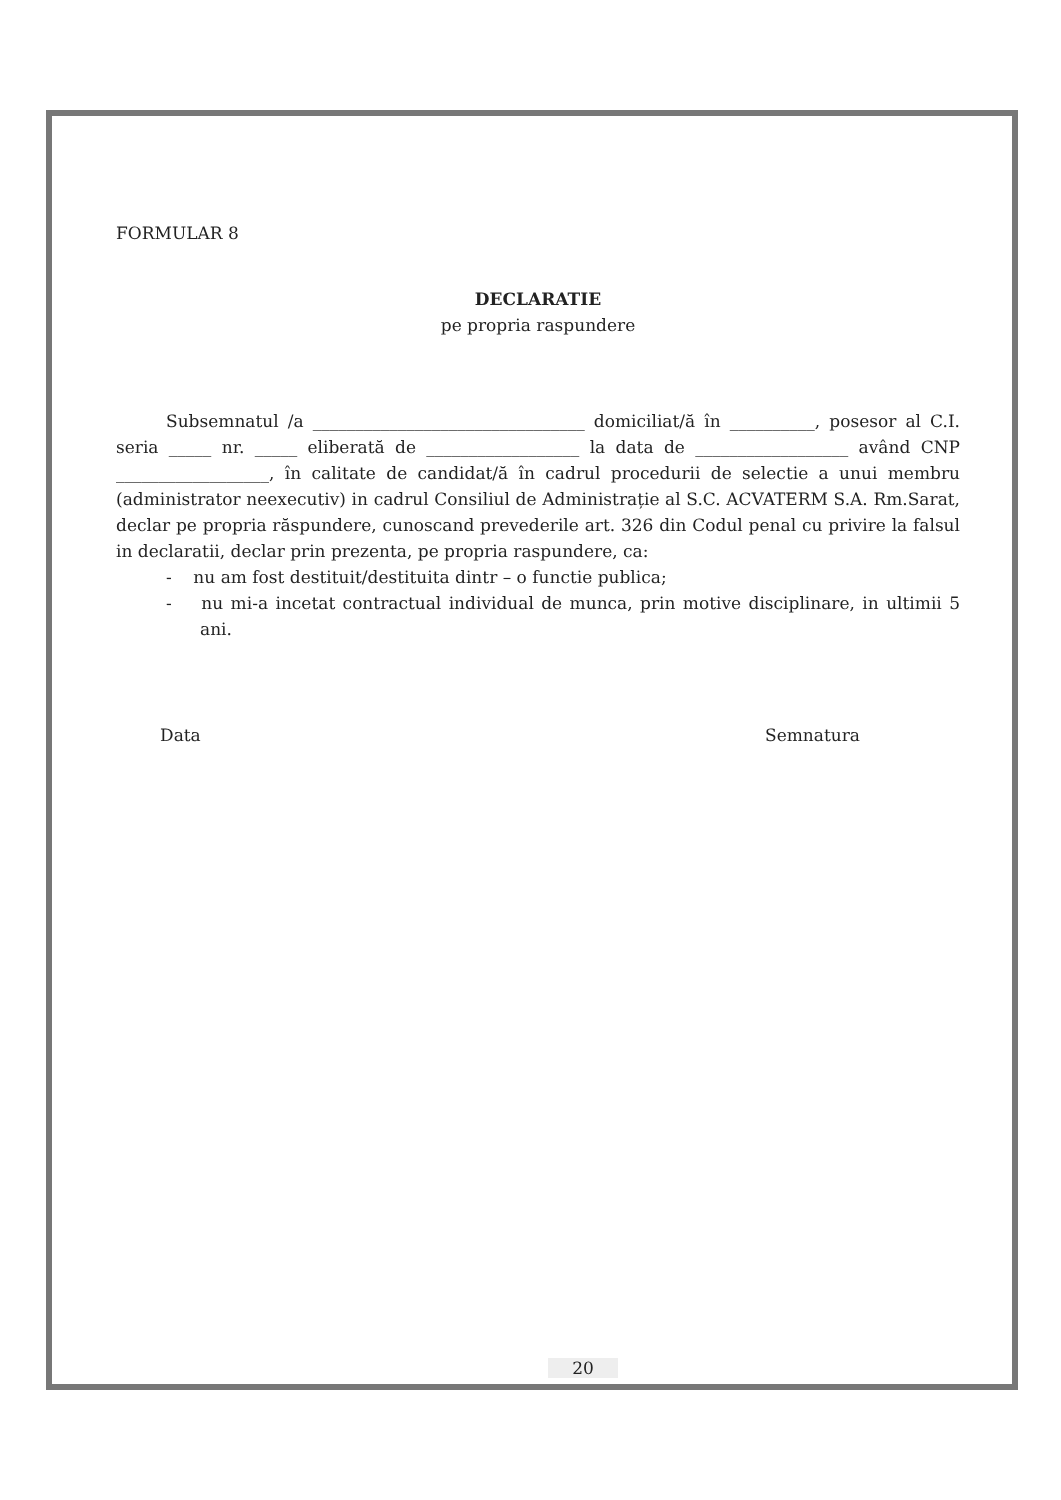FORMULAR 8
DECLARATIE
pe propria raspundere
Subsemnatul /a ________________________________ domiciliat/ă în __________, posesor al C.I. seria _____ nr. _____ eliberată de __________________ la data de __________________ având CNP __________________, în calitate de candidat/ă în cadrul procedurii de selectie a unui membru (administrator neexecutiv) in cadrul Consiliul de Administrație al S.C. ACVATERM S.A. Rm.Sarat, declar pe propria răspundere, cunoscand prevederile art. 326 din Codul penal cu privire la falsul in declaratii, declar prin prezenta, pe propria raspundere, ca:
- nu am fost destituit/destituita dintr – o functie publica;
- nu mi-a incetat contractual individual de munca, prin motive disciplinare, in ultimii 5 ani.
Data Semnatura
20